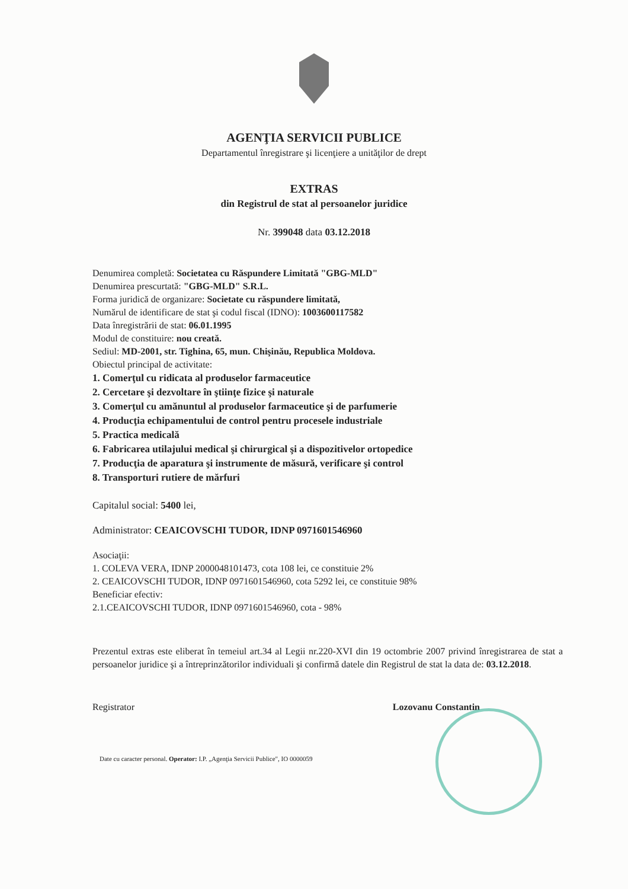AGENŢIA SERVICII PUBLICE
Departamentul înregistrare şi licenţiere a unităţilor de drept
EXTRAS
din Registrul de stat al persoanelor juridice
Nr. 399048 data 03.12.2018
Denumirea completă: Societatea cu Răspundere Limitată "GBG-MLD"
Denumirea prescurtată: "GBG-MLD" S.R.L.
Forma juridică de organizare: Societate cu răspundere limitată,
Numărul de identificare de stat şi codul fiscal (IDNO): 1003600117582
Data înregistrării de stat: 06.01.1995
Modul de constituire: nou creată.
Sediul: MD-2001, str. Tighina, 65, mun. Chişinău, Republica Moldova.
Obiectul principal de activitate:
1. Comerţul cu ridicata al produselor farmaceutice
2. Cercetare şi dezvoltare în ştiinţe fizice şi naturale
3. Comerţul cu amănuntul al produselor farmaceutice şi de parfumerie
4. Producţia echipamentului de control pentru procesele industriale
5. Practica medicală
6. Fabricarea utilajului medical şi chirurgical şi a dispozitivelor ortopedice
7. Producţia de aparatura şi instrumente de măsură, verificare şi control
8. Transporturi rutiere de mărfuri
Capitalul social: 5400 lei,
Administrator: CEAICOVSCHI TUDOR, IDNP 0971601546960
Asociaţii:
1. COLEVA VERA, IDNP 2000048101473, cota 108 lei, ce constituie 2%
2. CEAICOVSCHI TUDOR, IDNP 0971601546960, cota 5292 lei, ce constituie 98%
Beneficiar efectiv:
2.1.CEAICOVSCHI TUDOR, IDNP 0971601546960, cota - 98%
Prezentul extras este eliberat în temeiul art.34 al Legii nr.220-XVI din 19 octombrie 2007 privind înregistrarea de stat a persoanelor juridice şi a întreprinzătorilor individuali şi confirmă datele din Registrul de stat la data de: 03.12.2018.
Registrator Lozovanu Constantin
Date cu caracter personal. Operator: I.P. „Agenţia Servicii Publice", IO 0000059